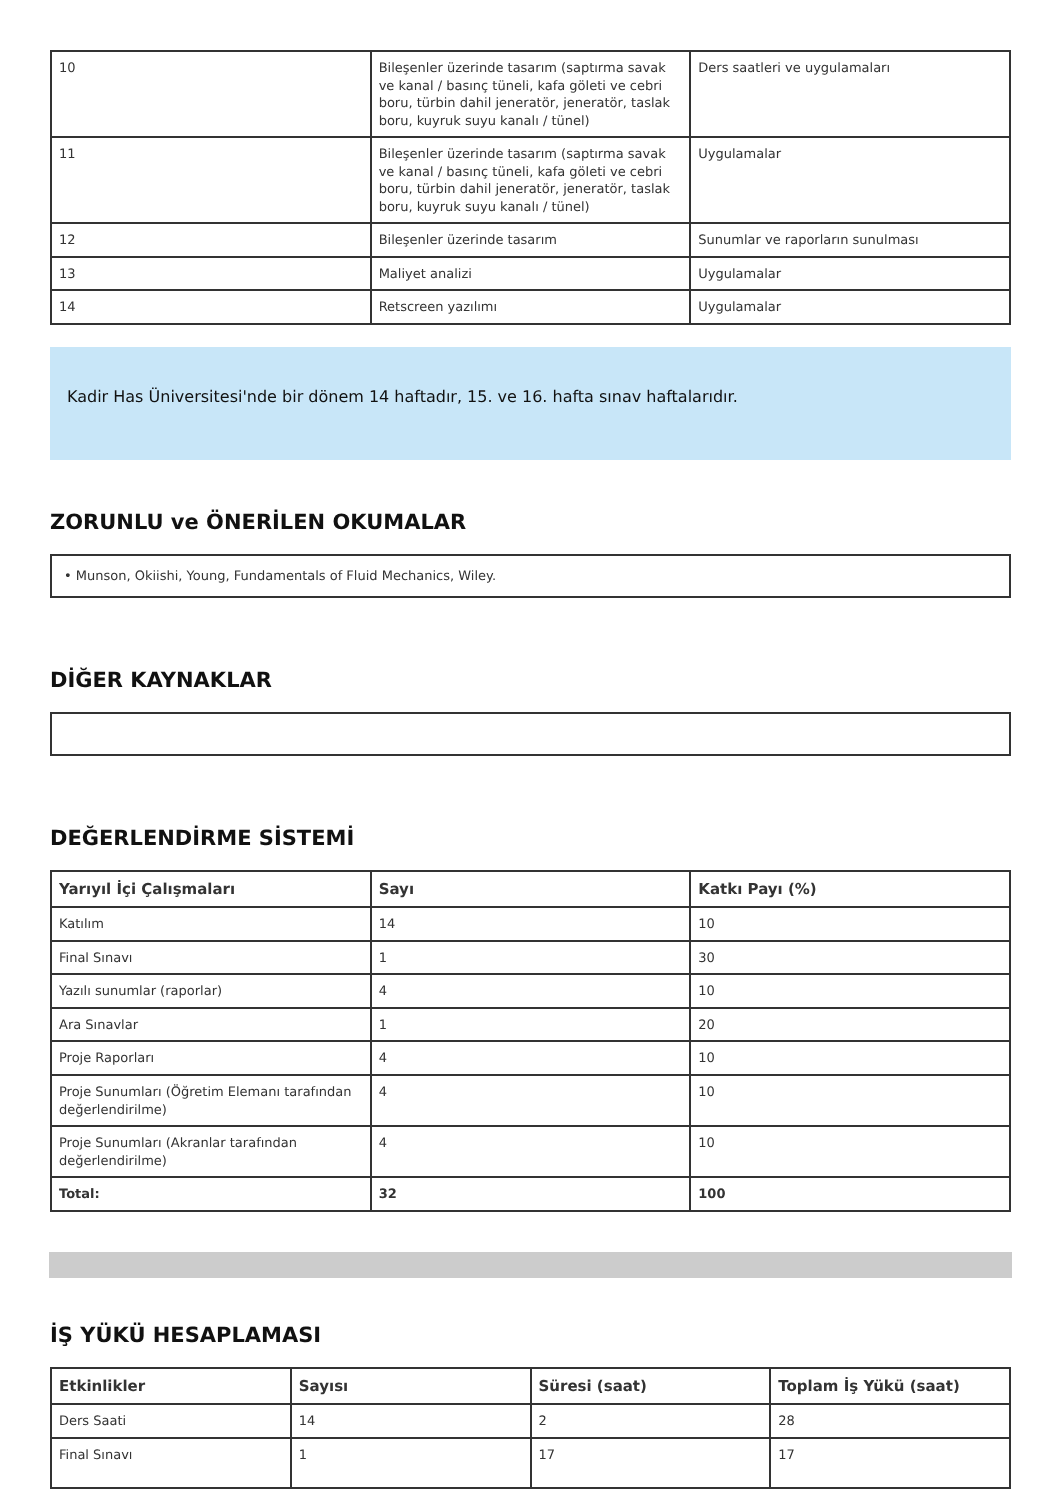| 10 | Bileşenler üzerinde tasarım (saptırma savak ve kanal / basınç tüneli, kafa göleti ve cebri boru, türbin dahil jeneratör, jeneratör, taslak boru, kuyruk suyu kanalı / tünel) | Ders saatleri ve uygulamaları |
| 11 | Bileşenler üzerinde tasarım (saptırma savak ve kanal / basınç tüneli, kafa göleti ve cebri boru, türbin dahil jeneratör, jeneratör, taslak boru, kuyruk suyu kanalı / tünel) | Uygulamalar |
| 12 | Bileşenler üzerinde tasarım | Sunumlar ve raporların sunulması |
| 13 | Maliyet analizi | Uygulamalar |
| 14 | Retscreen yazılımı | Uygulamalar |
Kadir Has Üniversitesi'nde bir dönem 14 haftadır, 15. ve 16. hafta sınav haftalarıdır.
ZORUNLU ve ÖNERİLEN OKUMALAR
• Munson, Okiishi, Young, Fundamentals of Fluid Mechanics, Wiley.
DİĞER KAYNAKLAR
DEĞERLENDİRME SİSTEMİ
| Yarıyıl İçi Çalışmaları | Sayı | Katkı Payı (%) |
| --- | --- | --- |
| Katılım | 14 | 10 |
| Final Sınavı | 1 | 30 |
| Yazılı sunumlar (raporlar) | 4 | 10 |
| Ara Sınavlar | 1 | 20 |
| Proje Raporları | 4 | 10 |
| Proje Sunumları (Öğretim Elemanı tarafından değerlendirilme) | 4 | 10 |
| Proje Sunumları (Akranlar tarafından değerlendirilme) | 4 | 10 |
| Total: | 32 | 100 |
İŞ YÜKÜ HESAPLAMASI
| Etkinlikler | Sayısı | Süresi (saat) | Toplam İş Yükü (saat) |
| --- | --- | --- | --- |
| Ders Saati | 14 | 2 | 28 |
| Final Sınavı | 1 | 17 | 17 |